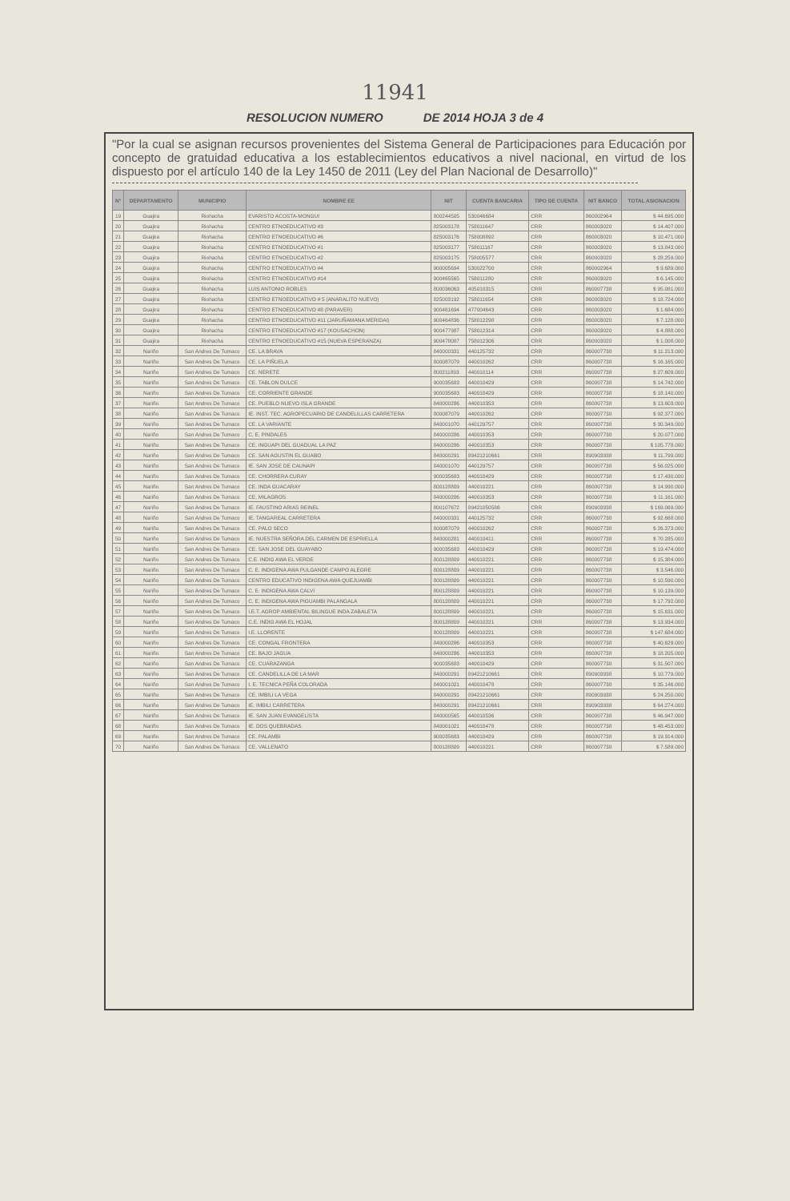11941
RESOLUCION NUMERO DE 2014 HOJA 3 de 4
"Por la cual se asignan recursos provenientes del Sistema General de Participaciones para Educación por concepto de gratuidad educativa a los establecimientos educativos a nivel nacional, en virtud de los dispuesto por el artículo 140 de la Ley 1450 de 2011 (Ley del Plan Nacional de Desarrollo)"
| N° | DEPARTAMENTO | MUNICIPIO | NOMBRE EE | NIT | CUENTA BANCARIA | TIPO DE CUENTA | NIT BANCO | TOTAL ASIGNACION |
| --- | --- | --- | --- | --- | --- | --- | --- | --- |
| 19 | Guajira | Riohacha | EVARISTO ACOSTA-MONGUI | 800244505 | 530046684 | CRR | 860002964 | $ 44.695.000 |
| 20 | Guajira | Riohacha | CENTRO ETNOEDUCATIVO #3 | 825003178 | 758011647 | CRR | 860003020 | $ 14.407.000 |
| 21 | Guajira | Riohacha | CENTRO ETNOEDUCATIVO #6 | 825003176 | 758008892 | CRR | 860003020 | $ 10.471.000 |
| 22 | Guajira | Riohacha | CENTRO ETNOEDUCATIVO #1 | 825003177 | 758011167 | CRR | 860003020 | $ 13.843.000 |
| 23 | Guajira | Riohacha | CENTRO ETNOEDUCATIVO #2 | 825003175 | 758005577 | CRR | 860003020 | $ 28.259.000 |
| 24 | Guajira | Riohacha | CENTRO ETNOEDUCATIVO #4 | 900005694 | 530022700 | CRR | 860002964 | $ 9.689.000 |
| 25 | Guajira | Riohacha | CENTRO ETNOEDUCATIVO #14 | 900465565 | 758011280 | CRR | 860003020 | $ 6.145.000 |
| 26 | Guajira | Riohacha | LUIS ANTONIO ROBLES | 800036063 | 405010315 | CRR | 860007738 | $ 95.081.000 |
| 27 | Guajira | Riohacha | CENTRO ETNOEDUCATIVO # 5 (ANARALITO NUEVO) | 825003192 | 758011654 | CRR | 860003020 | $ 18.724.000 |
| 28 | Guajira | Riohacha | CENTRO ETNOEDUCATIVO #8 (PARAVER) | 900461694 | 477004643 | CRR | 860003020 | $ 1.684.000 |
| 29 | Guajira | Riohacha | CENTRO ETNOEDUCATIVO #11 (JARUÑAMANA MERIDAI) | 900464836 | 758012298 | CRR | 860003020 | $ 7.128.000 |
| 30 | Guajira | Riohacha | CENTRO ETNOEDUCATIVO #17 (KOUSACHON) | 900477987 | 758012314 | CRR | 860003020 | $ 4.888.000 |
| 31 | Guajira | Riohacha | CENTRO ETNOEDUCATIVO #15 (NUEVA ESPERANZA) | 900478087 | 758012306 | CRR | 860003020 | $ 1.008.000 |
| 32 | Nariño | San Andres De Tumaco | CE. LA BRAVA | 840000331 | 440125732 | CRR | 860007738 | $ 11.213.000 |
| 33 | Nariño | San Andres De Tumaco | CE. LA PIÑUELA | 800087079 | 440010262 | CRR | 860007738 | $ 16.165.000 |
| 34 | Nariño | San Andres De Tumaco | CE. NERETE | 800211893 | 440010114 | CRR | 860007738 | $ 27.609.000 |
| 35 | Nariño | San Andres De Tumaco | CE. TABLON DULCE | 900035683 | 440010429 | CRR | 860007738 | $ 14.742.000 |
| 36 | Nariño | San Andres De Tumaco | CE. CORRIENTE GRANDE | 900035683 | 440010429 | CRR | 860007738 | $ 18.140.000 |
| 37 | Nariño | San Andres De Tumaco | CE. PUEBLO NUEVO ISLA GRANDE | 840000286 | 440010353 | CRR | 860007738 | $ 13.603.000 |
| 38 | Nariño | San Andres De Tumaco | IE. INST. TEC. AGROPECUARIO DE CANDELILLAS CARRETERA | 800087079 | 440010262 | CRR | 860007738 | $ 92.377.000 |
| 39 | Nariño | San Andres De Tumaco | CE. LA VARIANTE | 840001070 | 440129757 | CRR | 860007738 | $ 30.349.000 |
| 40 | Nariño | San Andres De Tumaco | C. E. PINDALES | 840000286 | 440010353 | CRR | 860007738 | $ 20.077.000 |
| 41 | Nariño | San Andres De Tumaco | CE. INGUAPI DEL GUADUAL LA PAZ | 840000286 | 440010353 | CRR | 860007738 | $ 105.778.000 |
| 42 | Nariño | San Andres De Tumaco | CE. SAN AGUSTIN EL GUABO | 840000291 | 89421210661 | CRR | 890903938 | $ 11.799.000 |
| 43 | Nariño | San Andres De Tumaco | IE. SAN JOSE DE CAUNAPI | 840001070 | 440129757 | CRR | 860007738 | $ 56.025.000 |
| 44 | Nariño | San Andres De Tumaco | CE. CHORRERA CURAY | 900035683 | 440010429 | CRR | 860007738 | $ 17.430.000 |
| 45 | Nariño | San Andres De Tumaco | CE. INDA GUACARAY | 800128809 | 440010221 | CRR | 860007738 | $ 14.990.000 |
| 46 | Nariño | San Andres De Tumaco | CE. MILAGROS | 840000286 | 440010353 | CRR | 860007738 | $ 11.161.000 |
| 47 | Nariño | San Andres De Tumaco | IE. FAUSTINO ARIAS REINEL | 800107672 | 89421050586 | CRR | 890903938 | $ 169.069.000 |
| 48 | Nariño | San Andres De Tumaco | IE. TANGAREAL CARRETERA | 840000331 | 440125732 | CRR | 860007738 | $ 92.668.000 |
| 49 | Nariño | San Andres De Tumaco | CE. PALO SECO | 800087079 | 440010262 | CRR | 860007738 | $ 26.373.000 |
| 50 | Nariño | San Andres De Tumaco | IE. NUESTRA SEÑORA DEL CARMEN DE ESPRIELLA | 840000281 | 440010411 | CRR | 860007738 | $ 70.285.000 |
| 51 | Nariño | San Andres De Tumaco | CE. SAN JOSE DEL GUAYABO | 900035683 | 440010429 | CRR | 860007738 | $ 19.474.000 |
| 52 | Nariño | San Andres De Tumaco | C.E. INDIG AWA EL VERDE | 800128809 | 440010221 | CRR | 860007738 | $ 15.384.000 |
| 53 | Nariño | San Andres De Tumaco | C. E. INDIGENA AWA PULGANDE CAMPO ALEGRE | 800128809 | 440010221 | CRR | 860007738 | $ 3.546.000 |
| 54 | Nariño | San Andres De Tumaco | CENTRO EDUCATIVO INDIGENA AWA QUEJUAMBI | 800128809 | 440010221 | CRR | 860007738 | $ 10.590.000 |
| 55 | Nariño | San Andres De Tumaco | C. E. INDIGENA AWA CALVI | 800128809 | 440010221 | CRR | 860007738 | $ 10.139.000 |
| 56 | Nariño | San Andres De Tumaco | C. E. INDIGENA AWA PIGUAMBI PALANGALA | 800128809 | 440010221 | CRR | 860007738 | $ 17.792.000 |
| 57 | Nariño | San Andres De Tumaco | I.E.T. AGROP AMBIENTAL BILINGUE INDA ZABALETA | 800128809 | 440010221 | CRR | 860007738 | $ 15.631.000 |
| 58 | Nariño | San Andres De Tumaco | C.E. INDIG AWA EL HOJAL | 800128809 | 440010221 | CRR | 860007738 | $ 13.934.000 |
| 59 | Nariño | San Andres De Tumaco | I.E. LLORENTE | 800128809 | 440010221 | CRR | 860007738 | $ 147.684.000 |
| 60 | Nariño | San Andres De Tumaco | CE. CONGAL FRONTERA | 840000286 | 440010353 | CRR | 860007738 | $ 40.629.000 |
| 61 | Nariño | San Andres De Tumaco | CE. BAJO JAGUA | 840000286 | 440010353 | CRR | 860007738 | $ 18.205.000 |
| 62 | Nariño | San Andres De Tumaco | CE. CUARAZANGA | 900035683 | 440010429 | CRR | 860007738 | $ 31.507.000 |
| 63 | Nariño | San Andres De Tumaco | CE. CANDELILLA DE LA MAR | 840000291 | 89421210661 | CRR | 890903938 | $ 10.779.000 |
| 64 | Nariño | San Andres De Tumaco | I. E. TECNICA PEÑA COLORADA | 840001021 | 440010478 | CRR | 860007738 | $ 35.146.000 |
| 65 | Nariño | San Andres De Tumaco | CE. IMBILI LA VEGA | 840000291 | 89421210661 | CRR | 890903938 | $ 24.250.000 |
| 66 | Nariño | San Andres De Tumaco | IE. IMBILI CARRETERA | 840000291 | 89421210661 | CRR | 890903938 | $ 64.274.000 |
| 67 | Nariño | San Andres De Tumaco | IE. SAN JUAN EVANGELISTA | 840000565 | 440010536 | CRR | 860007738 | $ 46.947.000 |
| 68 | Nariño | San Andres De Tumaco | IE. DOS QUEBRADAS | 840001021 | 440010478 | CRR | 860007738 | $ 48.453.000 |
| 69 | Nariño | San Andres De Tumaco | CE. PALAMBI | 900035683 | 440010429 | CRR | 860007738 | $ 19.914.000 |
| 70 | Nariño | San Andres De Tumaco | CE. VALLENATO | 800128809 | 440010221 | CRR | 860007738 | $ 7.589.000 |